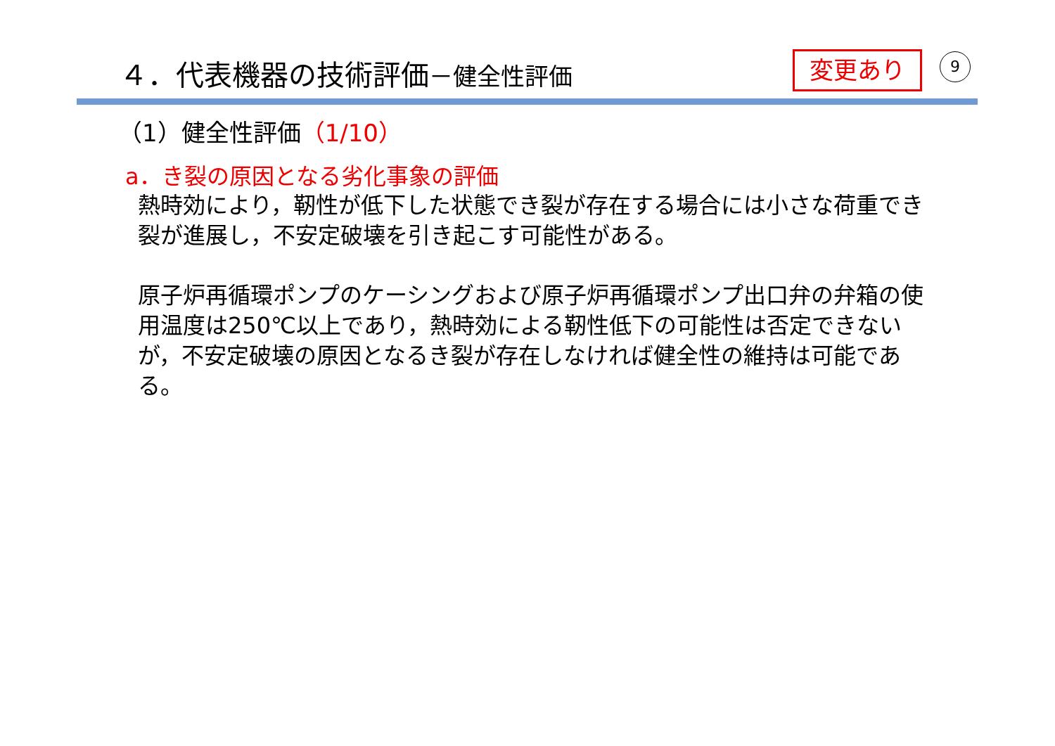４．代表機器の技術評価－健全性評価 変更あり 9
（1）健全性評価（1/10）
a．き裂の原因となる劣化事象の評価
熱時効により，靭性が低下した状態でき裂が存在する場合には小さな荷重でき裂が進展し，不安定破壊を引き起こす可能性がある。
原子炉再循環ポンプのケーシングおよび原子炉再循環ポンプ出口弁の弁箱の使用温度は250℃以上であり，熱時効による靭性低下の可能性は否定できないが，不安定破壊の原因となるき裂が存在しなければ健全性の維持は可能である。